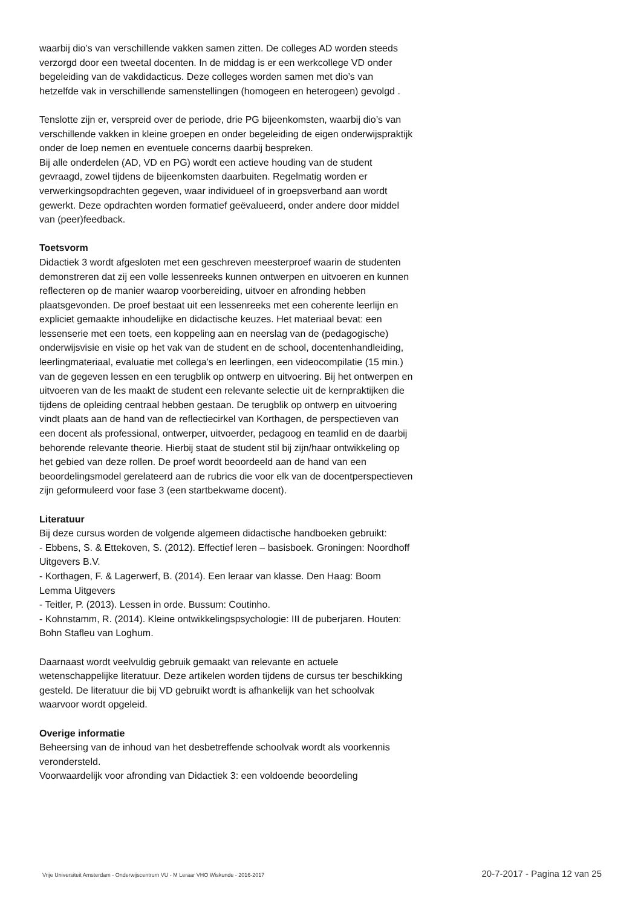waarbij dio’s van verschillende vakken samen zitten. De colleges AD worden steeds verzorgd door een tweetal docenten. In de middag is er een werkcollege VD onder begeleiding van de vakdidacticus. Deze colleges worden samen met dio’s van hetzelfde vak in verschillende samenstellingen (homogeen en heterogeen) gevolgd .
Tenslotte zijn er, verspreid over de periode, drie PG bijeenkomsten, waarbij dio’s van verschillende vakken in kleine groepen en onder begeleiding de eigen onderwijspraktijk onder de loep nemen en eventuele concerns daarbij bespreken.
Bij alle onderdelen (AD, VD en PG) wordt een actieve houding van de student gevraagd, zowel tijdens de bijeenkomsten daarbuiten. Regelmatig worden er verwerkingsopdrachten gegeven, waar individueel of in groepsverband aan wordt gewerkt. Deze opdrachten worden formatief geëvalueerd, onder andere door middel van (peer)feedback.
Toetsvorm
Didactiek 3 wordt afgesloten met een geschreven meesterproef waarin de studenten demonstreren dat zij een volle lessenreeks kunnen ontwerpen en uitvoeren en kunnen reflecteren op de manier waarop voorbereiding, uitvoer en afronding hebben plaatsgevonden. De proef bestaat uit een lessenreeks met een coherente leerlijn en expliciet gemaakte inhoudelijke en didactische keuzes. Het materiaal bevat: een lessenserie met een toets, een koppeling aan en neerslag van de (pedagogische) onderwijsvisie en visie op het vak van de student en de school, docentenhandleiding, leerlingmateriaal, evaluatie met collega’s en leerlingen, een videocompilatie (15 min.) van de gegeven lessen en een terugblik op ontwerp en uitvoering. Bij het ontwerpen en uitvoeren van de les maakt de student een relevante selectie uit de kernpraktijken die tijdens de opleiding centraal hebben gestaan. De terugblik op ontwerp en uitvoering vindt plaats aan de hand van de reflectiecirkel van Korthagen, de perspectieven van een docent als professional, ontwerper, uitvoerder, pedagoog en teamlid en de daarbij behorende relevante theorie. Hierbij staat de student stil bij zijn/haar ontwikkeling op het gebied van deze rollen. De proef wordt beoordeeld aan de hand van een beoordelingsmodel gerelateerd aan de rubrics die voor elk van de docentperspectieven zijn geformuleerd voor fase 3 (een startbekwame docent).
Literatuur
Bij deze cursus worden de volgende algemeen didactische handboeken gebruikt:
- Ebbens, S. & Ettekoven, S. (2012). Effectief leren – basisboek. Groningen: Noordhoff Uitgevers B.V.
- Korthagen, F. & Lagerwerf, B. (2014). Een leraar van klasse. Den Haag: Boom Lemma Uitgevers
- Teitler, P. (2013). Lessen in orde. Bussum: Coutinho.
- Kohnstamm, R. (2014). Kleine ontwikkelingspsychologie: III de puberjaren. Houten: Bohn Stafleu van Loghum.
Daarnaast wordt veelvuldig gebruik gemaakt van relevante en actuele wetenschappelijke literatuur. Deze artikelen worden tijdens de cursus ter beschikking gesteld. De literatuur die bij VD gebruikt wordt is afhankelijk van het schoolvak waarvoor wordt opgeleid.
Overige informatie
Beheersing van de inhoud van het desbetreffende schoolvak wordt als voorkennis verondersteld.
Voorwaardelijk voor afronding van Didactiek 3: een voldoende beoordeling
Vrije Universiteit Amsterdam - Onderwijscentrum VU - M Leraar VHO Wiskunde - 2016-2017 20-7-2017 - Pagina 12 van 25